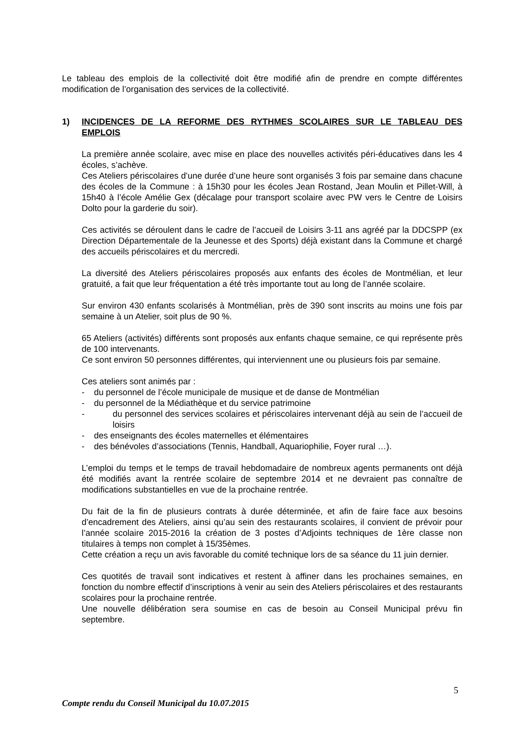Le tableau des emplois de la collectivité doit être modifié afin de prendre en compte différentes modification de l’organisation des services de la collectivité.
1) INCIDENCES DE LA REFORME DES RYTHMES SCOLAIRES SUR LE TABLEAU DES EMPLOIS
La première année scolaire, avec mise en place des nouvelles activités péri-éducatives dans les 4 écoles, s’achève.
Ces Ateliers périscolaires d’une durée d’une heure sont organisés 3 fois par semaine dans chacune des écoles de la Commune : à 15h30 pour les écoles Jean Rostand, Jean Moulin et Pillet-Will, à 15h40 à l’école Amélie Gex (décalage pour transport scolaire avec PW vers le Centre de Loisirs Dolto pour la garderie du soir).
Ces activités se déroulent dans le cadre de l’accueil de Loisirs 3-11 ans agréé par la DDCSPP (ex Direction Départementale de la Jeunesse et des Sports) déjà existant dans la Commune et chargé des accueils périscolaires et du mercredi.
La diversité des Ateliers périscolaires proposés aux enfants des écoles de Montmélian, et leur gratuité, a fait que leur fréquentation a été très importante tout au long de l’année scolaire.
Sur environ 430 enfants scolarisés à Montmélian, près de 390 sont inscrits au moins une fois par semaine à un Atelier, soit plus de 90 %.
65 Ateliers (activités) différents sont proposés aux enfants chaque semaine, ce qui représente près de 100 intervenants.
Ce sont environ 50 personnes différentes, qui interviennent une ou plusieurs fois par semaine.
Ces ateliers sont animés par :
- du personnel de l’école municipale de musique et de danse de Montmélian
- du personnel de la Médiathèque et du service patrimoine
- du personnel des services scolaires et périscolaires intervenant déjà au sein de l’accueil de loisirs
- des enseignants des écoles maternelles et élémentaires
- des bénévoles d’associations (Tennis, Handball, Aquariophilie, Foyer rural …).
L’emploi du temps et le temps de travail hebdomadaire de nombreux agents permanents ont déjà été modifiés avant la rentrée scolaire de septembre 2014 et ne devraient pas connaître de modifications substantielles en vue de la prochaine rentrée.
Du fait de la fin de plusieurs contrats à durée déterminée, et afin de faire face aux besoins d’encadrement des Ateliers, ainsi qu’au sein des restaurants scolaires, il convient de prévoir pour l’année scolaire 2015-2016 la création de 3 postes d’Adjoints techniques de 1ère classe non titulaires à temps non complet à 15/35èmes.
Cette création a reçu un avis favorable du comité technique lors de sa séance du 11 juin dernier.
Ces quotités de travail sont indicatives et restent à affiner dans les prochaines semaines, en fonction du nombre effectif d’inscriptions à venir au sein des Ateliers périscolaires et des restaurants scolaires pour la prochaine rentrée.
Une nouvelle délibération sera soumise en cas de besoin au Conseil Municipal prévu fin septembre.
5
Compte rendu du Conseil Municipal du 10.07.2015